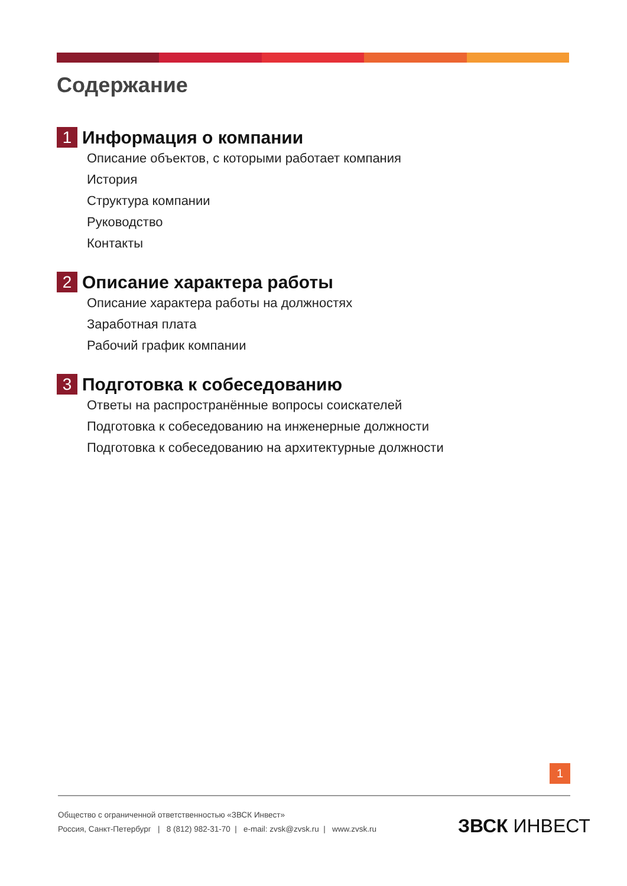Содержание
1
Информация о компании
Описание объектов, с которыми работает компания
История
Структура компании
Руководство
Контакты
2
Описание характера работы
Описание характера работы на должностях
Заработная плата
Рабочий график компании
3
Подготовка к собеседованию
Ответы на распространённые вопросы соискателей
Подготовка к собеседованию на инженерные должности
Подготовка к собеседованию на архитектурные должности
1
Общество с ограниченной ответственностью «ЗВСК Инвест»
Россия, Санкт-Петербург | 8 (812) 982-31-70 | e-mail: zvsk@zvsk.ru | www.zvsk.ru
ЗВСК ИНВЕСТ